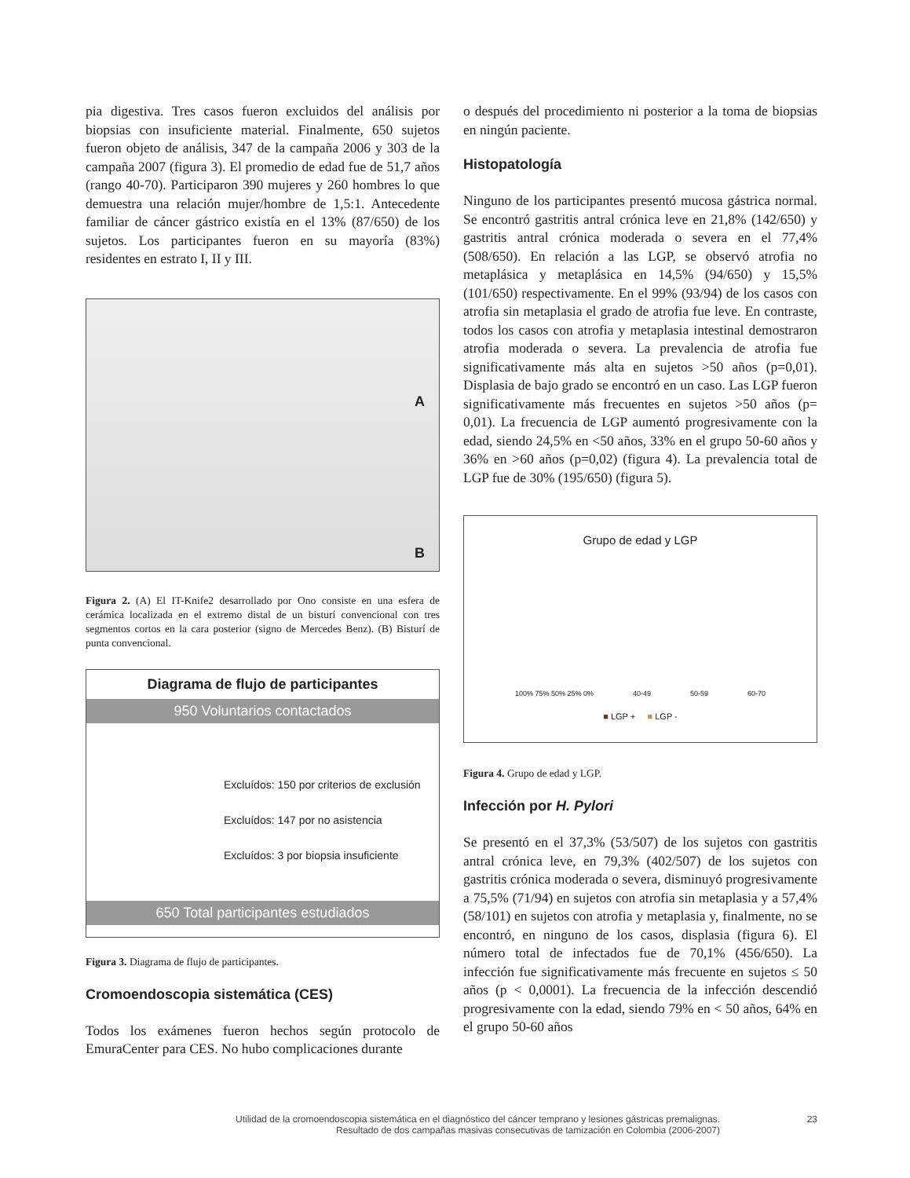pia digestiva. Tres casos fueron excluidos del análisis por biopsias con insuficiente material. Finalmente, 650 sujetos fueron objeto de análisis, 347 de la campaña 2006 y 303 de la campaña 2007 (figura 3). El promedio de edad fue de 51,7 años (rango 40-70). Participaron 390 mujeres y 260 hombres lo que demuestra una relación mujer/hombre de 1,5:1. Antecedente familiar de cáncer gástrico existía en el 13% (87/650) de los sujetos. Los participantes fueron en su mayoría (83%) residentes en estrato I, II y III.
A
B
Figura 2. (A) El IT-Knife2 desarrollado por Ono consiste en una esfera de cerámica localizada en el extremo distal de un bisturí convencional con tres segmentos cortos en la cara posterior (signo de Mercedes Benz). (B) Bisturí de punta convencional.
Diagrama de flujo de participantes
950 Voluntarios contactados
Excluídos: 150 por criterios de exclusión
Excluídos: 147 por no asistencia
Excluídos: 3 por biopsia insuficiente
650 Total participantes estudiados
Figura 3. Diagrama de flujo de participantes.
Cromoendoscopia sistemática (CES)
Todos los exámenes fueron hechos según protocolo de EmuraCenter para CES. No hubo complicaciones durante
o después del procedimiento ni posterior a la toma de biopsias en ningún paciente.
Histopatología
Ninguno de los participantes presentó mucosa gástrica normal. Se encontró gastritis antral crónica leve en 21,8% (142/650) y gastritis antral crónica moderada o severa en el 77,4% (508/650). En relación a las LGP, se observó atrofia no metaplásica y metaplásica en 14,5% (94/650) y 15,5% (101/650) respectivamente. En el 99% (93/94) de los casos con atrofia sin metaplasia el grado de atrofia fue leve. En contraste, todos los casos con atrofia y metaplasia intestinal demostraron atrofia moderada o severa. La prevalencia de atrofia fue significativamente más alta en sujetos >50 años (p=0,01). Displasia de bajo grado se encontró en un caso. Las LGP fueron significativamente más frecuentes en sujetos >50 años (p= 0,01). La frecuencia de LGP aumentó progresivamente con la edad, siendo 24,5% en <50 años, 33% en el grupo 50-60 años y 36% en >60 años (p=0,02) (figura 4). La prevalencia total de LGP fue de 30% (195/650) (figura 5).
Grupo de edad y LGP
100% 75% 50% 25% 0% 40-49 50-59 60-70
■ LGP + ■ LGP -
Figura 4. Grupo de edad y LGP.
Infección por H. Pylori
Se presentó en el 37,3% (53/507) de los sujetos con gastritis antral crónica leve, en 79,3% (402/507) de los sujetos con gastritis crónica moderada o severa, disminuyó progresivamente a 75,5% (71/94) en sujetos con atrofia sin metaplasia y a 57,4% (58/101) en sujetos con atrofia y metaplasia y, finalmente, no se encontró, en ninguno de los casos, displasia (figura 6). El número total de infectados fue de 70,1% (456/650). La infección fue significativamente más frecuente en sujetos ≤ 50 años (p < 0,0001). La frecuencia de la infección descendió progresivamente con la edad, siendo 79% en < 50 años, 64% en el grupo 50-60 años
Utilidad de la cromoendoscopia sistemática en el diagnóstico del cáncer temprano y lesiones gástricas premalignas.
Resultado de dos campañas masivas consecutivas de tamización en Colombia (2006-2007)
23